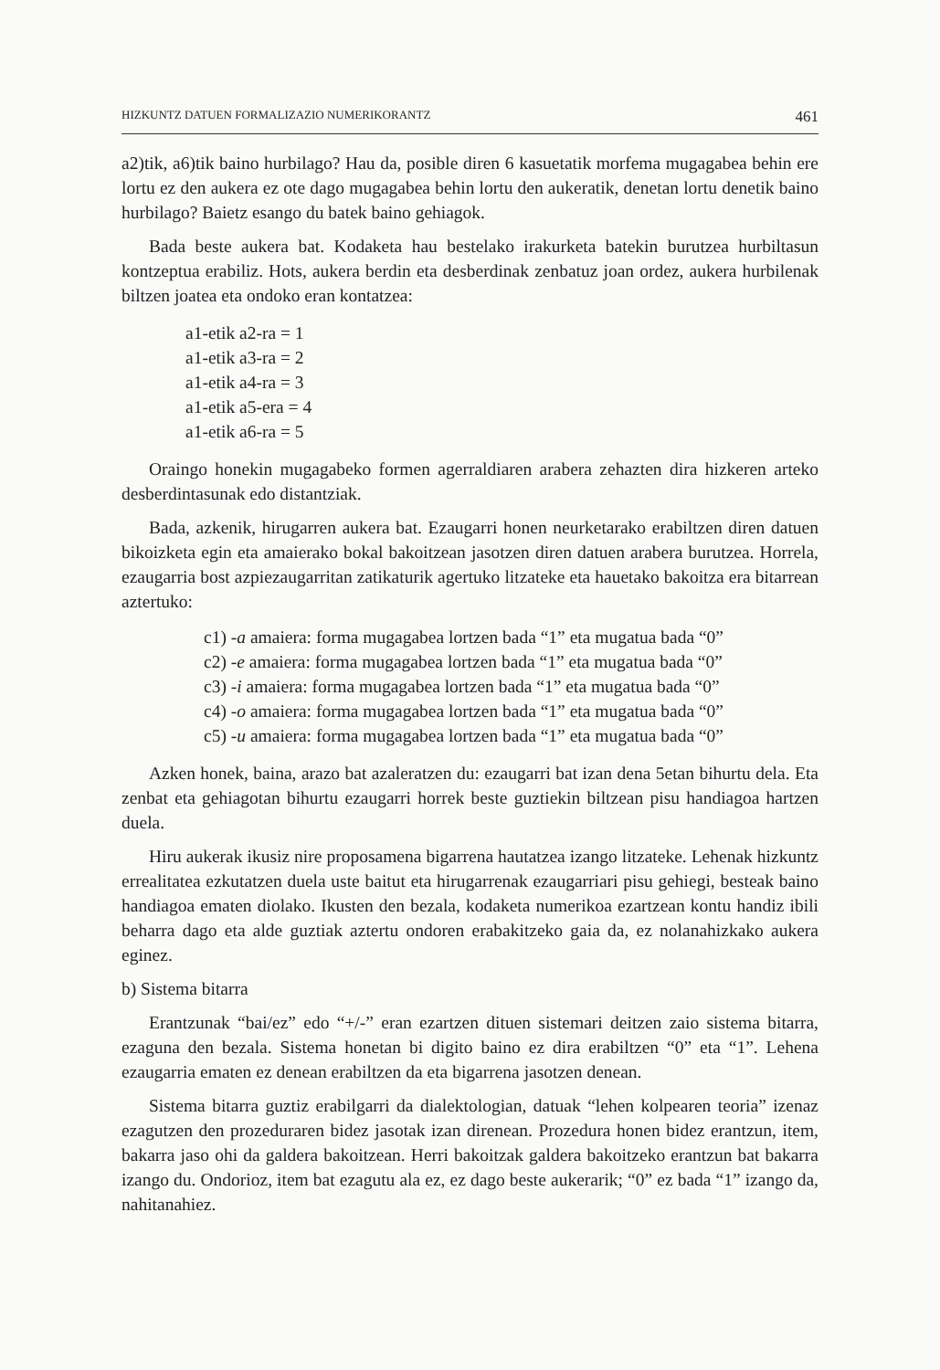HIZKUNTZ DATUEN FORMALIZAZIO NUMERIKORANTZ 461
a2)tik, a6)tik baino hurbilago? Hau da, posible diren 6 kasuetatik morfema mugagabea behin ere lortu ez den aukera ez ote dago mugagabea behin lortu den aukeratik, denetan lortu denetik baino hurbilago? Baietz esango du batek baino gehiagok.
Bada beste aukera bat. Kodaketa hau bestelako irakurketa batekin burutzea hurbiltasun kontzeptua erabiliz. Hots, aukera berdin eta desberdinak zenbatuz joan ordez, aukera hurbilenak biltzen joatea eta ondoko eran kontatzea:
a1-etik a2-ra = 1
a1-etik a3-ra = 2
a1-etik a4-ra = 3
a1-etik a5-era = 4
a1-etik a6-ra = 5
Oraingo honekin mugagabeko formen agerraldiaren arabera zehazten dira hizkeren arteko desberdintasunak edo distantziak.
Bada, azkenik, hirugarren aukera bat. Ezaugarri honen neurketarako erabiltzen diren datuen bikoizketa egin eta amaierako bokal bakoitzean jasotzen diren datuen arabera burutzea. Horrela, ezaugarria bost azpiezaugarritan zatikaturik agertuko litzateke eta hauetako bakoitza era bitarrean aztertuko:
c1) -a amaiera: forma mugagabea lortzen bada “1” eta mugatua bada “0”
c2) -e amaiera: forma mugagabea lortzen bada “1” eta mugatua bada “0”
c3) -i amaiera: forma mugagabea lortzen bada “1” eta mugatua bada “0”
c4) -o amaiera: forma mugagabea lortzen bada “1” eta mugatua bada “0”
c5) -u amaiera: forma mugagabea lortzen bada “1” eta mugatua bada “0”
Azken honek, baina, arazo bat azaleratzen du: ezaugarri bat izan dena 5etan bihurtu dela. Eta zenbat eta gehiagotan bihurtu ezaugarri horrek beste guztiekin biltzean pisu handiagoa hartzen duela.
Hiru aukerak ikusiz nire proposamena bigarrena hautatzea izango litzateke. Lehenak hizkuntz errealitatea ezkutatzen duela uste baitut eta hirugarrenak ezaugarriari pisu gehiegi, besteak baino handiagoa ematen diolako. Ikusten den bezala, kodaketa numerikoa ezartzean kontu handiz ibili beharra dago eta alde guztiak aztertu ondoren erabakitzeko gaia da, ez nolanahizkako aukera eginez.
b) Sistema bitarra
Erantzunak “bai/ez” edo “+/-” eran ezartzen dituen sistemari deitzen zaio sistema bitarra, ezaguna den bezala. Sistema honetan bi digito baino ez dira erabiltzen “0” eta “1”. Lehena ezaugarria ematen ez denean erabiltzen da eta bigarrena jasotzen denean.
Sistema bitarra guztiz erabilgarri da dialektologian, datuak “lehen kolpearen teoria” izenaz ezagutzen den prozeduraren bidez jasotak izan direnean. Prozedura honen bidez erantzun, item, bakarra jaso ohi da galdera bakoitzean. Herri bakoitzak galdera bakoitzeko erantzun bat bakarra izango du. Ondorioz, item bat ezagutu ala ez, ez dago beste aukerarik; “0” ez bada “1” izango da, nahitanahiez.